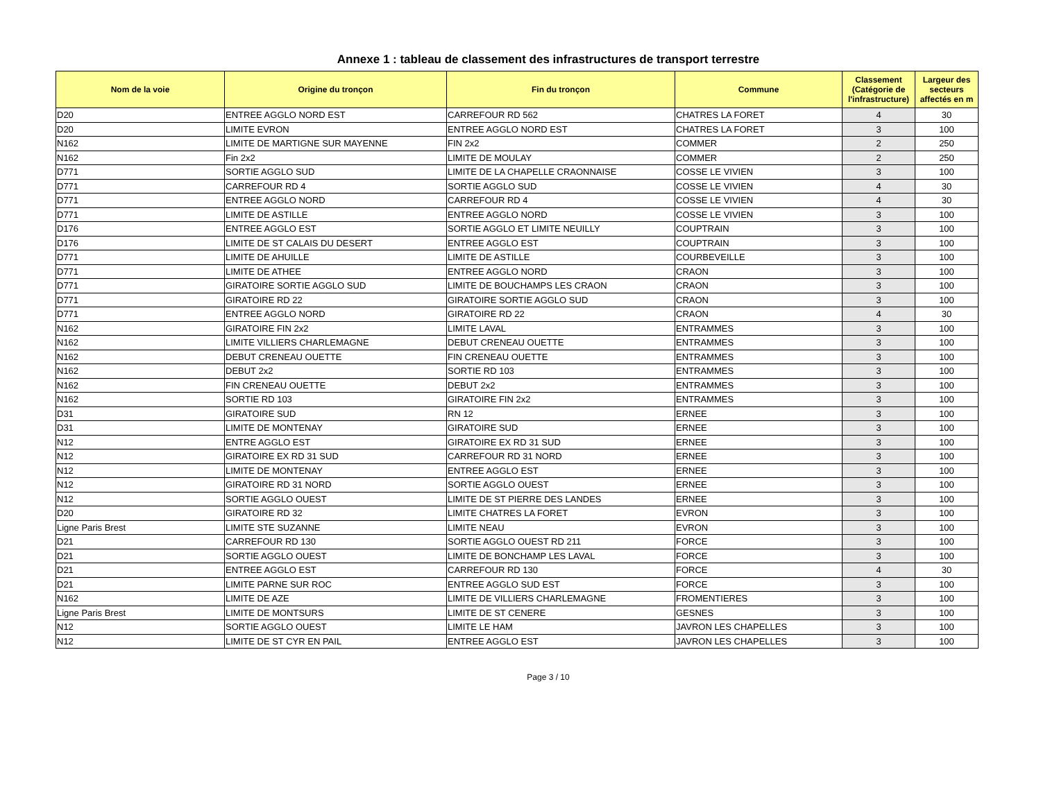Annexe 1 : tableau de classement des infrastructures de transport terrestre
| Nom de la voie | Origine du tronçon | Fin du tronçon | Commune | Classement (Catégorie de l'infrastructure) | Largeur des secteurs affectés en m |
| --- | --- | --- | --- | --- | --- |
| D20 | ENTREE AGGLO NORD EST | CARREFOUR RD 562 | CHATRES LA FORET | 4 | 30 |
| D20 | LIMITE EVRON | ENTREE AGGLO NORD EST | CHATRES LA FORET | 3 | 100 |
| N162 | LIMITE DE MARTIGNE SUR MAYENNE | FIN 2x2 | COMMER | 2 | 250 |
| N162 | Fin 2x2 | LIMITE DE MOULAY | COMMER | 2 | 250 |
| D771 | SORTIE AGGLO SUD | LIMITE DE LA CHAPELLE CRAONNAISE | COSSE LE VIVIEN | 3 | 100 |
| D771 | CARREFOUR RD 4 | SORTIE AGGLO SUD | COSSE LE VIVIEN | 4 | 30 |
| D771 | ENTREE AGGLO NORD | CARREFOUR RD 4 | COSSE LE VIVIEN | 4 | 30 |
| D771 | LIMITE DE ASTILLE | ENTREE AGGLO NORD | COSSE LE VIVIEN | 3 | 100 |
| D176 | ENTREE AGGLO EST | SORTIE AGGLO ET LIMITE NEUILLY | COUPTRAIN | 3 | 100 |
| D176 | LIMITE DE ST CALAIS DU DESERT | ENTREE AGGLO EST | COUPTRAIN | 3 | 100 |
| D771 | LIMITE DE AHUILLE | LIMITE DE ASTILLE | COURBEVEILLE | 3 | 100 |
| D771 | LIMITE DE ATHEE | ENTREE AGGLO NORD | CRAON | 3 | 100 |
| D771 | GIRATOIRE SORTIE AGGLO SUD | LIMITE DE BOUCHAMPS LES CRAON | CRAON | 3 | 100 |
| D771 | GIRATOIRE RD 22 | GIRATOIRE SORTIE AGGLO SUD | CRAON | 3 | 100 |
| D771 | ENTREE AGGLO NORD | GIRATOIRE RD 22 | CRAON | 4 | 30 |
| N162 | GIRATOIRE FIN 2x2 | LIMITE LAVAL | ENTRAMMES | 3 | 100 |
| N162 | LIMITE VILLIERS CHARLEMAGNE | DEBUT CRENEAU OUETTE | ENTRAMMES | 3 | 100 |
| N162 | DEBUT CRENEAU OUETTE | FIN CRENEAU OUETTE | ENTRAMMES | 3 | 100 |
| N162 | DEBUT 2x2 | SORTIE RD 103 | ENTRAMMES | 3 | 100 |
| N162 | FIN CRENEAU OUETTE | DEBUT 2x2 | ENTRAMMES | 3 | 100 |
| N162 | SORTIE RD 103 | GIRATOIRE FIN 2x2 | ENTRAMMES | 3 | 100 |
| D31 | GIRATOIRE SUD | RN 12 | ERNEE | 3 | 100 |
| D31 | LIMITE DE MONTENAY | GIRATOIRE SUD | ERNEE | 3 | 100 |
| N12 | ENTRE AGGLO EST | GIRATOIRE EX RD 31 SUD | ERNEE | 3 | 100 |
| N12 | GIRATOIRE EX RD 31 SUD | CARREFOUR RD 31 NORD | ERNEE | 3 | 100 |
| N12 | LIMITE DE MONTENAY | ENTREE AGGLO EST | ERNEE | 3 | 100 |
| N12 | GIRATOIRE RD 31 NORD | SORTIE AGGLO OUEST | ERNEE | 3 | 100 |
| N12 | SORTIE AGGLO OUEST | LIMITE DE ST PIERRE DES LANDES | ERNEE | 3 | 100 |
| D20 | GIRATOIRE RD 32 | LIMITE CHATRES LA FORET | EVRON | 3 | 100 |
| Ligne Paris Brest | LIMITE STE SUZANNE | LIMITE NEAU | EVRON | 3 | 100 |
| D21 | CARREFOUR RD 130 | SORTIE AGGLO OUEST RD 211 | FORCE | 3 | 100 |
| D21 | SORTIE AGGLO OUEST | LIMITE DE BONCHAMP LES LAVAL | FORCE | 3 | 100 |
| D21 | ENTREE AGGLO EST | CARREFOUR RD 130 | FORCE | 4 | 30 |
| D21 | LIMITE PARNE SUR ROC | ENTREE AGGLO SUD EST | FORCE | 3 | 100 |
| N162 | LIMITE DE AZE | LIMITE DE VILLIERS CHARLEMAGNE | FROMENTIERES | 3 | 100 |
| Ligne Paris Brest | LIMITE DE MONTSURS | LIMITE DE ST CENERE | GESNES | 3 | 100 |
| N12 | SORTIE AGGLO OUEST | LIMITE LE HAM | JAVRON LES CHAPELLES | 3 | 100 |
| N12 | LIMITE DE ST CYR EN PAIL | ENTREE AGGLO EST | JAVRON LES CHAPELLES | 3 | 100 |
Page 3 / 10